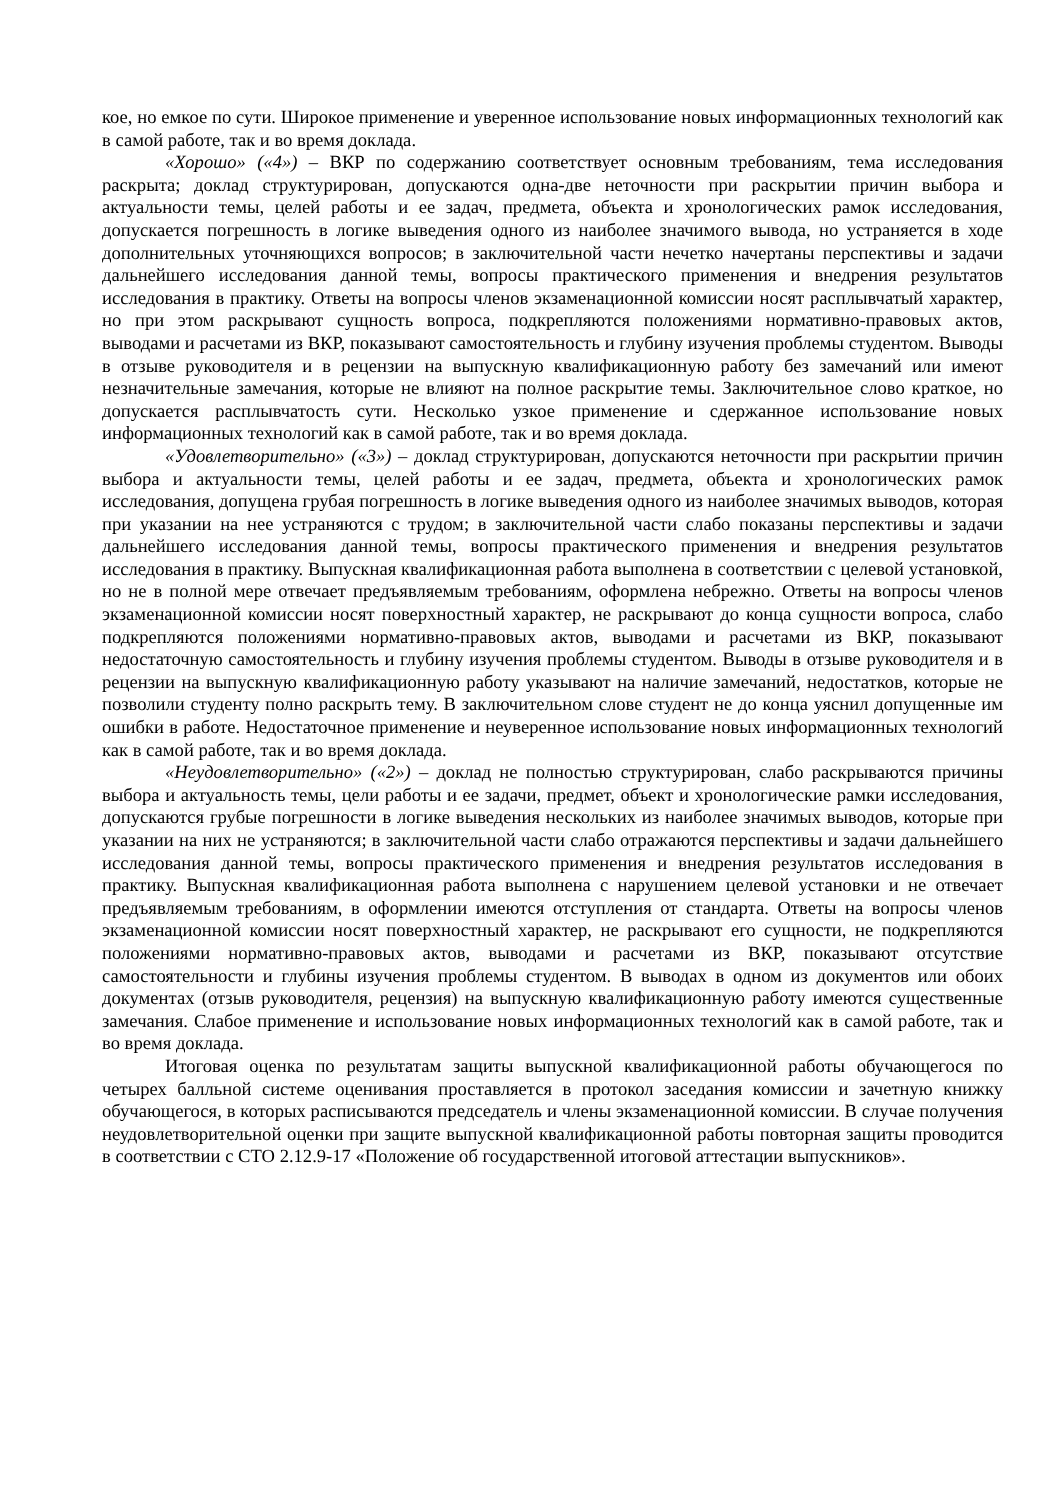кое, но емкое по сути. Широкое применение и уверенное использование новых информационных технологий как в самой работе, так и во время доклада.
«Хорошо» («4») – ВКР по содержанию соответствует основным требованиям, тема исследования раскрыта; доклад структурирован, допускаются одна-две неточности при раскрытии причин выбора и актуальности темы, целей работы и ее задач, предмета, объекта и хронологических рамок исследования, допускается погрешность в логике выведения одного из наиболее значимого вывода, но устраняется в ходе дополнительных уточняющихся вопросов; в заключительной части нечетко начертаны перспективы и задачи дальнейшего исследования данной темы, вопросы практического применения и внедрения результатов исследования в практику. Ответы на вопросы членов экзаменационной комиссии носят расплывчатый характер, но при этом раскрывают сущность вопроса, подкрепляются положениями нормативно-правовых актов, выводами и расчетами из ВКР, показывают самостоятельность и глубину изучения проблемы студентом. Выводы в отзыве руководителя и в рецензии на выпускную квалификационную работу без замечаний или имеют незначительные замечания, которые не влияют на полное раскрытие темы. Заключительное слово краткое, но допускается расплывчатость сути. Несколько узкое применение и сдержанное использование новых информационных технологий как в самой работе, так и во время доклада.
«Удовлетворительно» («3») – доклад структурирован, допускаются неточности при раскрытии причин выбора и актуальности темы, целей работы и ее задач, предмета, объекта и хронологических рамок исследования, допущена грубая погрешность в логике выведения одного из наиболее значимых выводов, которая при указании на нее устраняются с трудом; в заключительной части слабо показаны перспективы и задачи дальнейшего исследования данной темы, вопросы практического применения и внедрения результатов исследования в практику. Выпускная квалификационная работа выполнена в соответствии с целевой установкой, но не в полной мере отвечает предъявляемым требованиям, оформлена небрежно. Ответы на вопросы членов экзаменационной комиссии носят поверхностный характер, не раскрывают до конца сущности вопроса, слабо подкрепляются положениями нормативно-правовых актов, выводами и расчетами из ВКР, показывают недостаточную самостоятельность и глубину изучения проблемы студентом. Выводы в отзыве руководителя и в рецензии на выпускную квалификационную работу указывают на наличие замечаний, недостатков, которые не позволили студенту полно раскрыть тему. В заключительном слове студент не до конца уяснил допущенные им ошибки в работе. Недостаточное применение и неуверенное использование новых информационных технологий как в самой работе, так и во время доклада.
«Неудовлетворительно» («2») – доклад не полностью структурирован, слабо раскрываются причины выбора и актуальность темы, цели работы и ее задачи, предмет, объект и хронологические рамки исследования, допускаются грубые погрешности в логике выведения нескольких из наиболее значимых выводов, которые при указании на них не устраняются; в заключительной части слабо отражаются перспективы и задачи дальнейшего исследования данной темы, вопросы практического применения и внедрения результатов исследования в практику. Выпускная квалификационная работа выполнена с нарушением целевой установки и не отвечает предъявляемым требованиям, в оформлении имеются отступления от стандарта. Ответы на вопросы членов экзаменационной комиссии носят поверхностный характер, не раскрывают его сущности, не подкрепляются положениями нормативно-правовых актов, выводами и расчетами из ВКР, показывают отсутствие самостоятельности и глубины изучения проблемы студентом. В выводах в одном из документов или обоих документах (отзыв руководителя, рецензия) на выпускную квалификационную работу имеются существенные замечания. Слабое применение и использование новых информационных технологий как в самой работе, так и во время доклада.
Итоговая оценка по результатам защиты выпускной квалификационной работы обучающегося по четырех балльной системе оценивания проставляется в протокол заседания комиссии и зачетную книжку обучающегося, в которых расписываются председатель и члены экзаменационной комиссии. В случае получения неудовлетворительной оценки при защите выпускной квалификационной работы повторная защиты проводится в соответствии с СТО 2.12.9-17 «Положение об государственной итоговой аттестации выпускников».